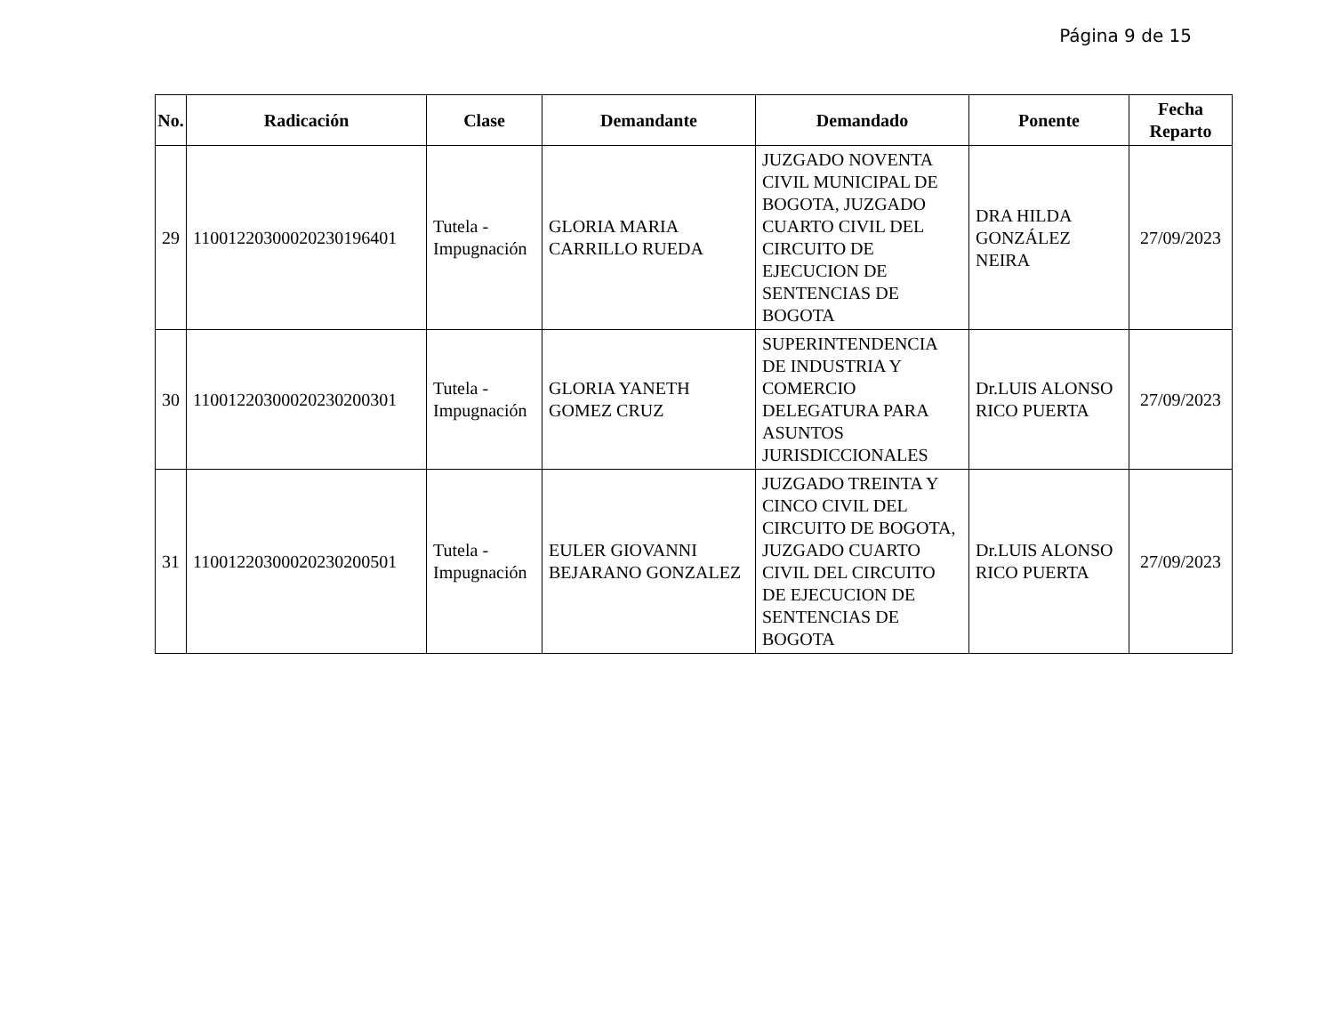Página 9 de 15
| No. | Radicación | Clase | Demandante | Demandado | Ponente | Fecha Reparto |
| --- | --- | --- | --- | --- | --- | --- |
| 29 | 11001220300020230196401 | Tutela - Impugnación | GLORIA MARIA CARRILLO RUEDA | JUZGADO NOVENTA CIVIL MUNICIPAL DE BOGOTA, JUZGADO CUARTO CIVIL DEL CIRCUITO DE EJECUCION DE SENTENCIAS DE BOGOTA | DRA HILDA GONZÁLEZ NEIRA | 27/09/2023 |
| 30 | 11001220300020230200301 | Tutela - Impugnación | GLORIA YANETH GOMEZ CRUZ | SUPERINTENDENCIA DE INDUSTRIA Y COMERCIO DELEGATURA PARA ASUNTOS JURISDICCIONALES | Dr.LUIS ALONSO RICO PUERTA | 27/09/2023 |
| 31 | 11001220300020230200501 | Tutela - Impugnación | EULER GIOVANNI BEJARANO GONZALEZ | JUZGADO TREINTA Y CINCO CIVIL DEL CIRCUITO DE BOGOTA, JUZGADO CUARTO CIVIL DEL CIRCUITO DE EJECUCION DE SENTENCIAS DE BOGOTA | Dr.LUIS ALONSO RICO PUERTA | 27/09/2023 |